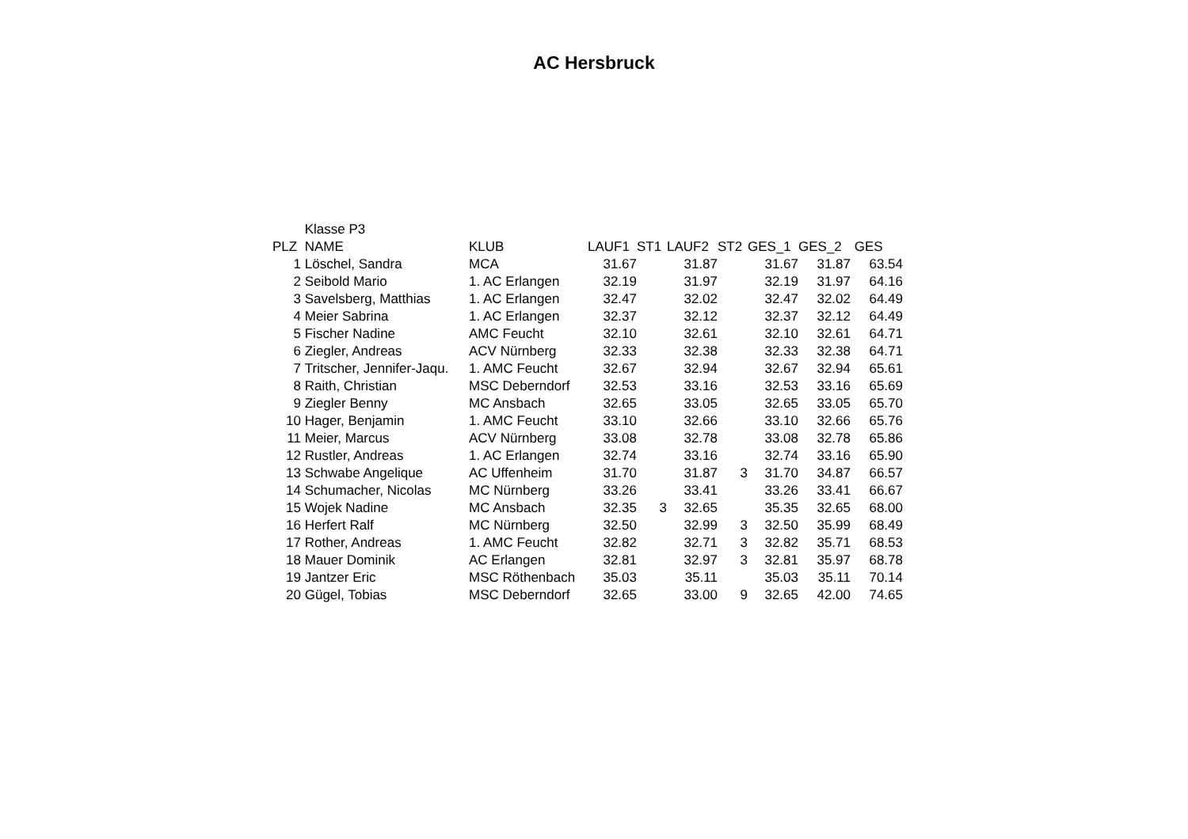AC Hersbruck
| | Klasse P3 | | | | | | | | |
| PLZ | NAME | KLUB | LAUF1 | ST1 | LAUF2 | ST2 | GES_1 | GES_2 | GES |
| 1 | Löschel, Sandra | MCA | 31.67 | | 31.87 | | 31.67 | 31.87 | 63.54 |
| 2 | Seibold Mario | 1. AC Erlangen | 32.19 | | 31.97 | | 32.19 | 31.97 | 64.16 |
| 3 | Savelsberg, Matthias | 1. AC Erlangen | 32.47 | | 32.02 | | 32.47 | 32.02 | 64.49 |
| 4 | Meier Sabrina | 1. AC Erlangen | 32.37 | | 32.12 | | 32.37 | 32.12 | 64.49 |
| 5 | Fischer Nadine | AMC Feucht | 32.10 | | 32.61 | | 32.10 | 32.61 | 64.71 |
| 6 | Ziegler, Andreas | ACV Nürnberg | 32.33 | | 32.38 | | 32.33 | 32.38 | 64.71 |
| 7 | Tritscher, Jennifer-Jaqu. | 1. AMC Feucht | 32.67 | | 32.94 | | 32.67 | 32.94 | 65.61 |
| 8 | Raith, Christian | MSC Deberndorf | 32.53 | | 33.16 | | 32.53 | 33.16 | 65.69 |
| 9 | Ziegler Benny | MC Ansbach | 32.65 | | 33.05 | | 32.65 | 33.05 | 65.70 |
| 10 | Hager, Benjamin | 1. AMC Feucht | 33.10 | | 32.66 | | 33.10 | 32.66 | 65.76 |
| 11 | Meier, Marcus | ACV Nürnberg | 33.08 | | 32.78 | | 33.08 | 32.78 | 65.86 |
| 12 | Rustler, Andreas | 1. AC Erlangen | 32.74 | | 33.16 | | 32.74 | 33.16 | 65.90 |
| 13 | Schwabe Angelique | AC Uffenheim | 31.70 | | 31.87 | 3 | 31.70 | 34.87 | 66.57 |
| 14 | Schumacher, Nicolas | MC Nürnberg | 33.26 | | 33.41 | | 33.26 | 33.41 | 66.67 |
| 15 | Wojek Nadine | MC Ansbach | 32.35 | 3 | 32.65 | | 35.35 | 32.65 | 68.00 |
| 16 | Herfert Ralf | MC Nürnberg | 32.50 | | 32.99 | 3 | 32.50 | 35.99 | 68.49 |
| 17 | Rother, Andreas | 1. AMC Feucht | 32.82 | | 32.71 | 3 | 32.82 | 35.71 | 68.53 |
| 18 | Mauer Dominik | AC Erlangen | 32.81 | | 32.97 | 3 | 32.81 | 35.97 | 68.78 |
| 19 | Jantzer Eric | MSC Röthenbach | 35.03 | | 35.11 | | 35.03 | 35.11 | 70.14 |
| 20 | Gügel, Tobias | MSC Deberndorf | 32.65 | | 33.00 | 9 | 32.65 | 42.00 | 74.65 |